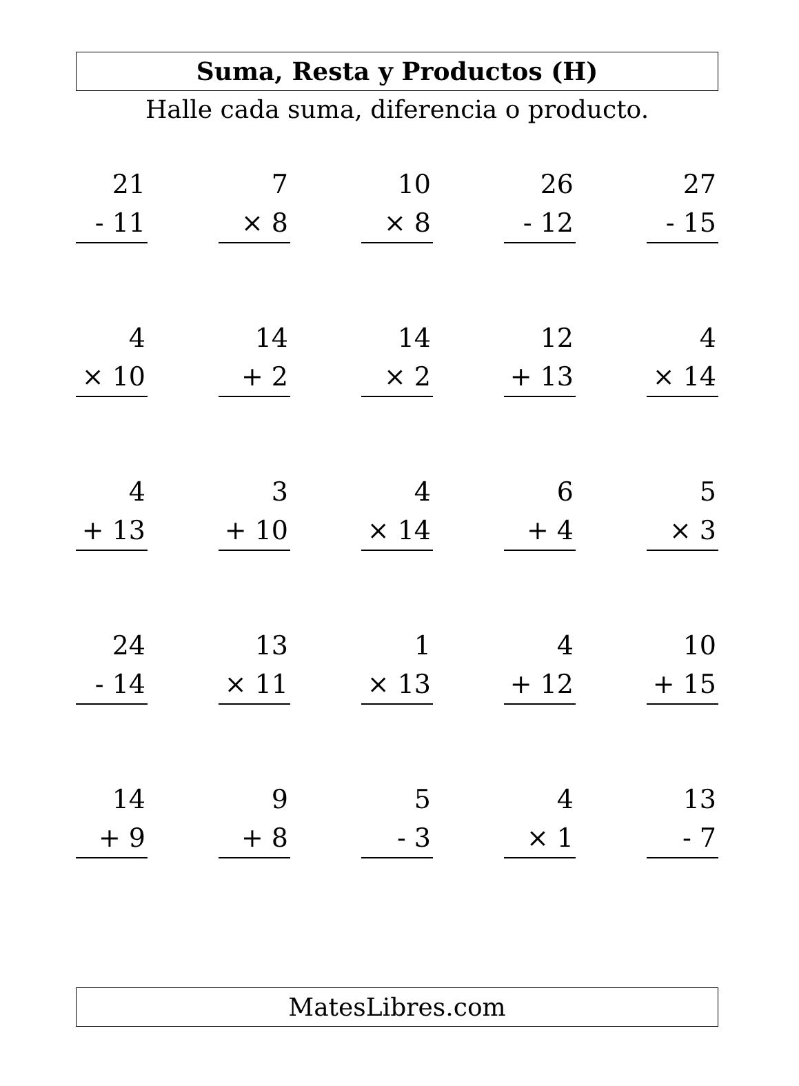Suma, Resta y Productos (H)
Halle cada suma, diferencia o producto.
21
- 11
7
× 8
10
× 8
26
- 12
27
- 15
4
× 10
14
+ 2
14
× 2
12
+ 13
4
× 14
4
+ 13
3
+ 10
4
× 14
6
+ 4
5
× 3
24
- 14
13
× 11
1
× 13
4
+ 12
10
+ 15
14
+ 9
9
+ 8
5
- 3
4
× 1
13
- 7
MatesLibres.com